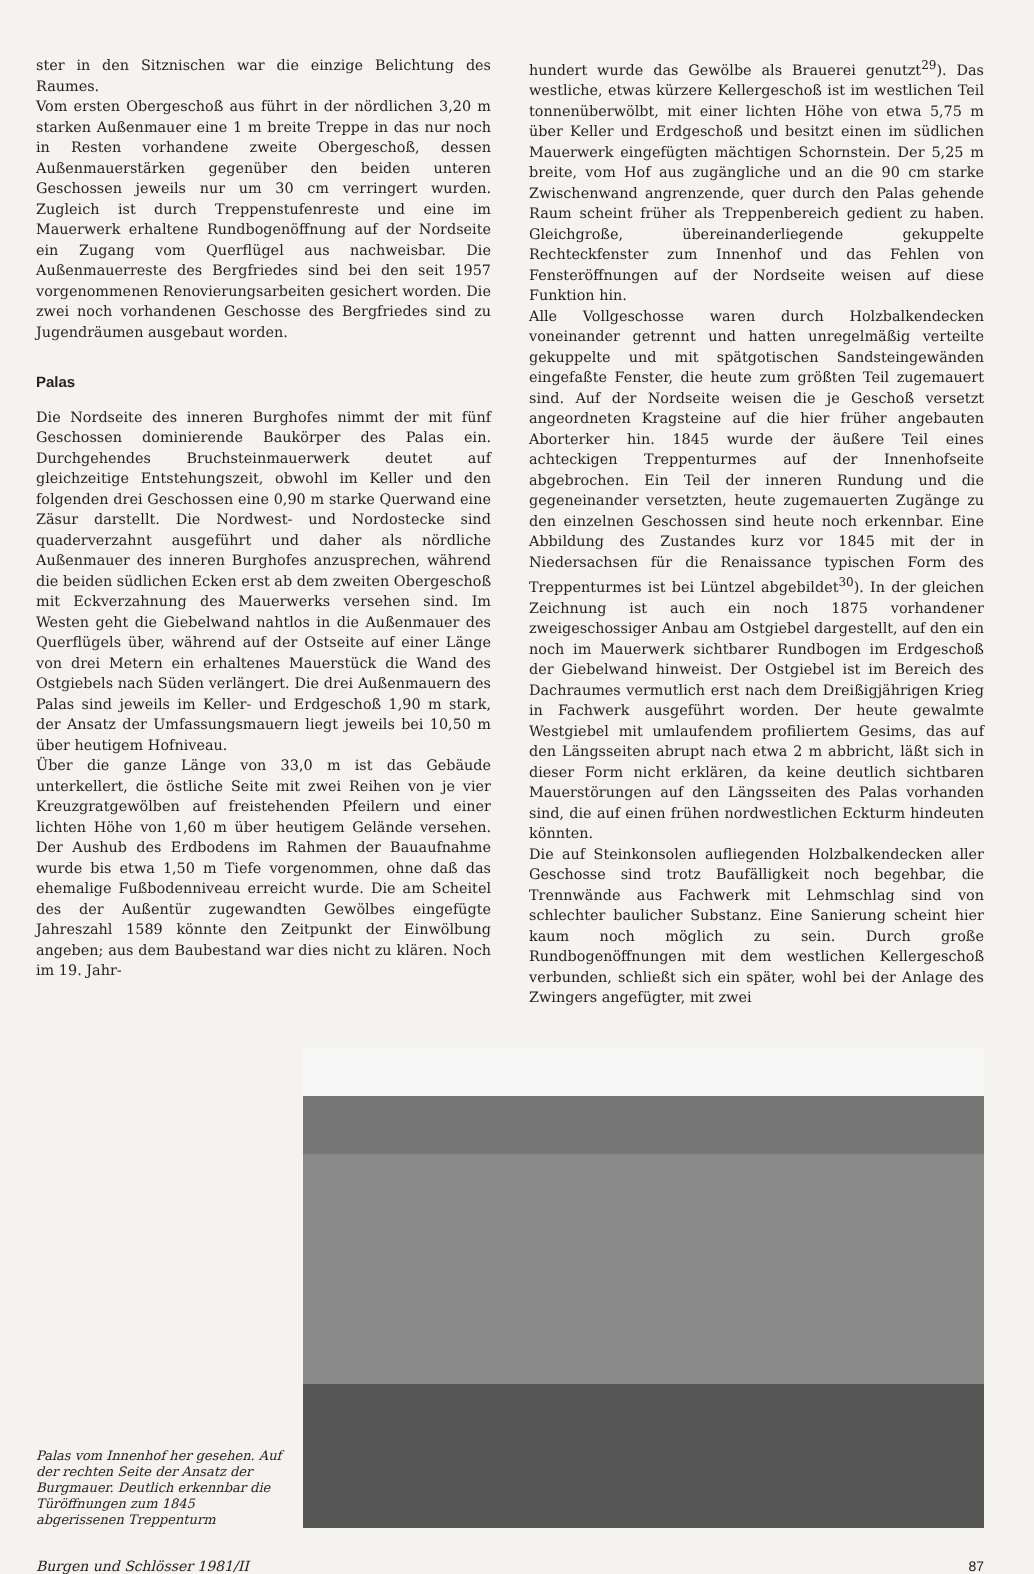ster in den Sitznischen war die einzige Belichtung des Raumes.
Vom ersten Obergeschoß aus führt in der nördlichen 3,20 m starken Außenmauer eine 1 m breite Treppe in das nur noch in Resten vorhandene zweite Obergeschoß, dessen Außenmauerstärken gegenüber den beiden unteren Geschossen jeweils nur um 30 cm verringert wurden. Zugleich ist durch Treppenstufenreste und eine im Mauerwerk erhaltene Rundbogenöffnung auf der Nordseite ein Zugang vom Querflügel aus nachweisbar. Die Außenmauerreste des Bergfriedes sind bei den seit 1957 vorgenommenen Renovierungsarbeiten gesichert worden. Die zwei noch vorhandenen Geschosse des Bergfriedes sind zu Jugendräumen ausgebaut worden.
Palas
Die Nordseite des inneren Burghofes nimmt der mit fünf Geschossen dominierende Baukörper des Palas ein. Durchgehendes Bruchsteinmauerwerk deutet auf gleichzeitige Entstehungszeit, obwohl im Keller und den folgenden drei Geschossen eine 0,90 m starke Querwand eine Zäsur darstellt. Die Nordwest- und Nordostecke sind quaderverzahnt ausgeführt und daher als nördliche Außenmauer des inneren Burghofes anzusprechen, während die beiden südlichen Ecken erst ab dem zweiten Obergeschoß mit Eckverzahnung des Mauerwerks versehen sind. Im Westen geht die Giebelwand nahtlos in die Außenmauer des Querflügels über, während auf der Ostseite auf einer Länge von drei Metern ein erhaltenes Mauerstück die Wand des Ostgiebels nach Süden verlängert. Die drei Außenmauern des Palas sind jeweils im Keller- und Erdgeschoß 1,90 m stark, der Ansatz der Umfassungsmauern liegt jeweils bei 10,50 m über heutigem Hofniveau.
Über die ganze Länge von 33,0 m ist das Gebäude unterkellert, die östliche Seite mit zwei Reihen von je vier Kreuzgratgewölben auf freistehenden Pfeilern und einer lichten Höhe von 1,60 m über heutigem Gelände versehen. Der Aushub des Erdbodens im Rahmen der Bauaufnahme wurde bis etwa 1,50 m Tiefe vorgenommen, ohne daß das ehemalige Fußbodenniveau erreicht wurde. Die am Scheitel des der Außentür zugewandten Gewölbes eingefügte Jahreszahl 1589 könnte den Zeitpunkt der Einwölbung angeben; aus dem Baubestand war dies nicht zu klären. Noch im 19. Jahr-
hundert wurde das Gewölbe als Brauerei genutzt<sup>29</sup>). Das westliche, etwas kürzere Kellergeschoß ist im westlichen Teil tonnenüberwölbt, mit einer lichten Höhe von etwa 5,75 m über Keller und Erdgeschoß und besitzt einen im südlichen Mauerwerk eingefügten mächtigen Schornstein. Der 5,25 m breite, vom Hof aus zugängliche und an die 90 cm starke Zwischenwand angrenzende, quer durch den Palas gehende Raum scheint früher als Treppenbereich gedient zu haben. Gleichgroße, übereinanderliegende gekuppelte Rechteckfenster zum Innenhof und das Fehlen von Fensteröffnungen auf der Nordseite weisen auf diese Funktion hin.
Alle Vollgeschosse waren durch Holzbalkendecken voneinander getrennt und hatten unregelmäßig verteilte gekuppelte und mit spätgotischen Sandsteingewänden eingefaßte Fenster, die heute zum größten Teil zugemauert sind. Auf der Nordseite weisen die je Geschoß versetzt angeordneten Kragsteine auf die hier früher angebauten Aborterker hin. 1845 wurde der äußere Teil eines achteckigen Treppenturmes auf der Innenhofseite abgebrochen. Ein Teil der inneren Rundung und die gegeneinander versetzten, heute zugemauerten Zugänge zu den einzelnen Geschossen sind heute noch erkennbar. Eine Abbildung des Zustandes kurz vor 1845 mit der in Niedersachsen für die Renaissance typischen Form des Treppenturmes ist bei Lüntzel abgebildet<sup>30</sup>). In der gleichen Zeichnung ist auch ein noch 1875 vorhandener zweigeschossiger Anbau am Ostgiebel dargestellt, auf den ein noch im Mauerwerk sichtbarer Rundbogen im Erdgeschoß der Giebelwand hinweist. Der Ostgiebel ist im Bereich des Dachraumes vermutlich erst nach dem Dreißigjährigen Krieg in Fachwerk ausgeführt worden. Der heute gewalmte Westgiebel mit umlaufendem profiliertem Gesims, das auf den Längsseiten abrupt nach etwa 2 m abbricht, läßt sich in dieser Form nicht erklären, da keine deutlich sichtbaren Mauerstörungen auf den Längsseiten des Palas vorhanden sind, die auf einen frühen nordwestlichen Eckturm hindeuten könnten.
Die auf Steinkonsolen aufliegenden Holzbalkendecken aller Geschosse sind trotz Baufälligkeit noch begehbar, die Trennwände aus Fachwerk mit Lehmschlag sind von schlechter baulicher Substanz. Eine Sanierung scheint hier kaum noch möglich zu sein. Durch große Rundbogenöffnungen mit dem westlichen Kellergeschoß verbunden, schließt sich ein später, wohl bei der Anlage des Zwingers angefügter, mit zwei
Palas vom Innenhof her gesehen. Auf der rechten Seite der Ansatz der Burgmauer. Deutlich erkennbar die Türöffnungen zum 1845 abgerissenen Treppenturm
Burgen und Schlösser 1981/II 87